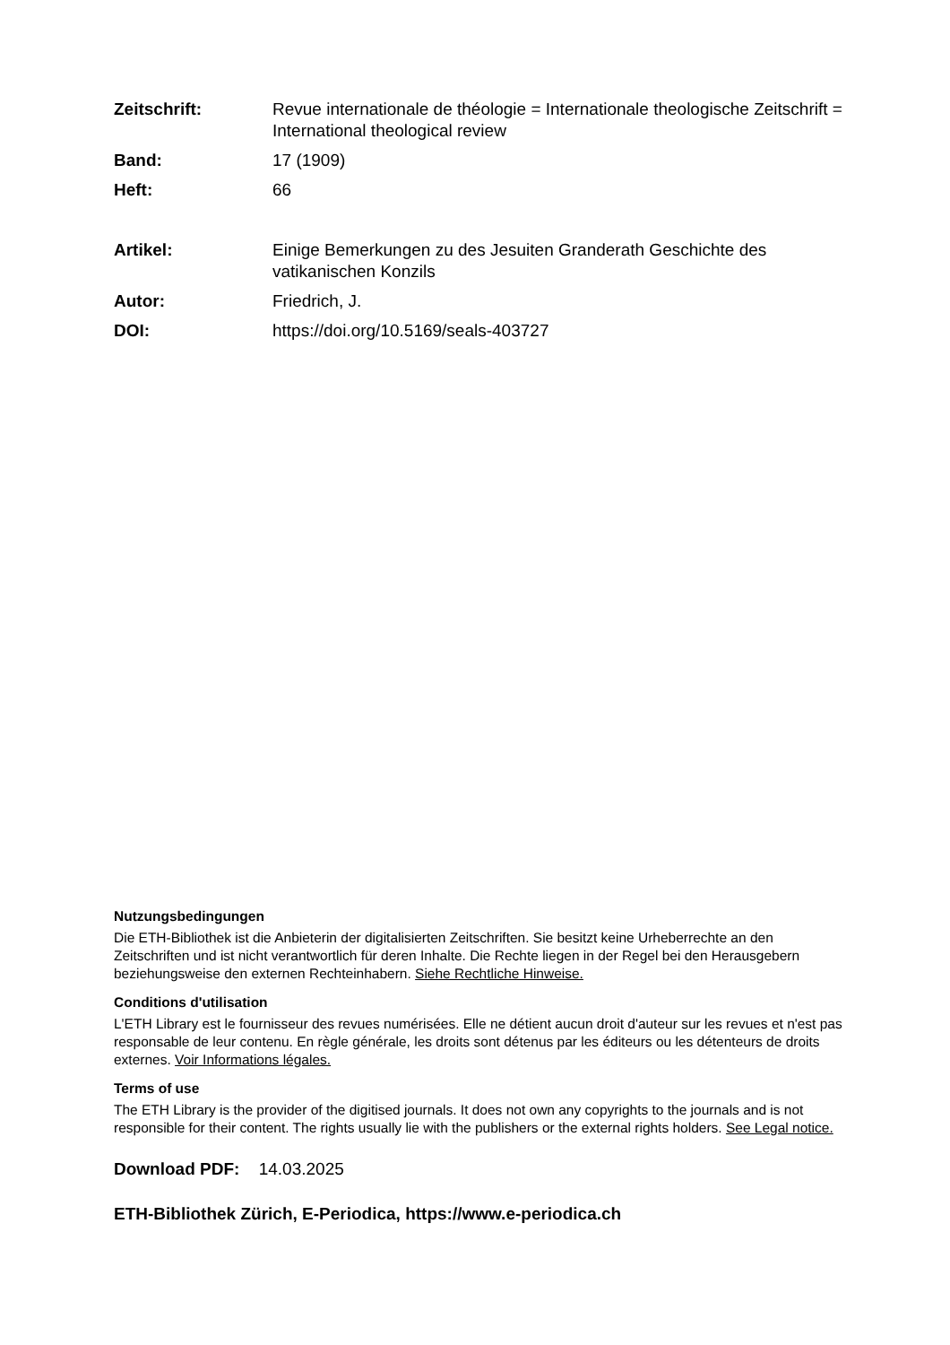Zeitschrift: Revue internationale de théologie = Internationale theologische Zeitschrift = International theological review
Band: 17 (1909)
Heft: 66
Artikel: Einige Bemerkungen zu des Jesuiten Granderath Geschichte des vatikanischen Konzils
Autor: Friedrich, J.
DOI: https://doi.org/10.5169/seals-403727
Nutzungsbedingungen
Die ETH-Bibliothek ist die Anbieterin der digitalisierten Zeitschriften. Sie besitzt keine Urheberrechte an den Zeitschriften und ist nicht verantwortlich für deren Inhalte. Die Rechte liegen in der Regel bei den Herausgebern beziehungsweise den externen Rechteinhabern. Siehe Rechtliche Hinweise.
Conditions d'utilisation
L'ETH Library est le fournisseur des revues numérisées. Elle ne détient aucun droit d'auteur sur les revues et n'est pas responsable de leur contenu. En règle générale, les droits sont détenus par les éditeurs ou les détenteurs de droits externes. Voir Informations légales.
Terms of use
The ETH Library is the provider of the digitised journals. It does not own any copyrights to the journals and is not responsible for their content. The rights usually lie with the publishers or the external rights holders. See Legal notice.
Download PDF: 14.03.2025
ETH-Bibliothek Zürich, E-Periodica, https://www.e-periodica.ch